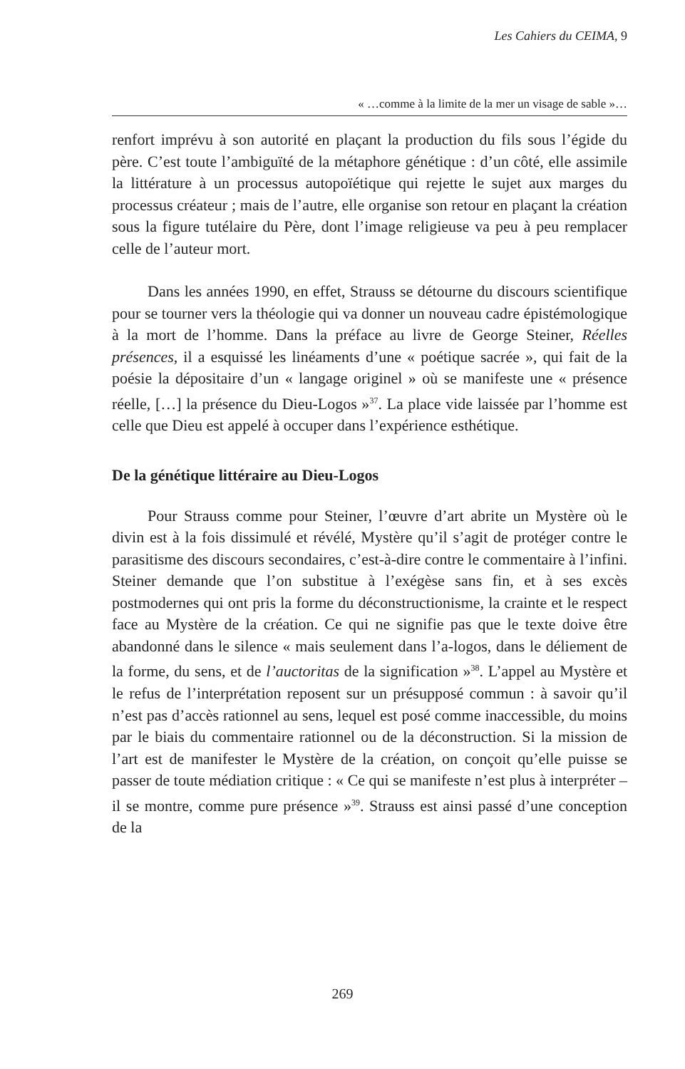Les Cahiers du CEIMA, 9
« …comme à la limite de la mer un visage de sable »…
renfort imprévu à son autorité en plaçant la production du fils sous l’égide du père. C’est toute l’ambiguïté de la métaphore génétique : d’un côté, elle assimile la littérature à un processus autopoïétique qui rejette le sujet aux marges du processus créateur ; mais de l’autre, elle organise son retour en plaçant la création sous la figure tutélaire du Père, dont l’image religieuse va peu à peu remplacer celle de l’auteur mort.
Dans les années 1990, en effet, Strauss se détourne du discours scientifique pour se tourner vers la théologie qui va donner un nouveau cadre épistémologique à la mort de l’homme. Dans la préface au livre de George Steiner, Réelles présences, il a esquissé les linéaments d’une « poétique sacrée », qui fait de la poésie la dépositaire d’un « langage originel » où se manifeste une « présence réelle, […] la présence du Dieu-Logos »<sup>37</sup>. La place vide laissée par l’homme est celle que Dieu est appelé à occuper dans l’expérience esthétique.
De la génétique littéraire au Dieu-Logos
Pour Strauss comme pour Steiner, l’œuvre d’art abrite un Mystère où le divin est à la fois dissimulé et révélé, Mystère qu’il s’agit de protéger contre le parasitisme des discours secondaires, c’est-à-dire contre le commentaire à l’infini. Steiner demande que l’on substitue à l’exégèse sans fin, et à ses excès postmodernes qui ont pris la forme du déconstructionisme, la crainte et le respect face au Mystère de la création. Ce qui ne signifie pas que le texte doive être abandonné dans le silence « mais seulement dans l’a-logos, dans le déliement de la forme, du sens, et de l’auctoritas de la signification »<sup>38</sup>. L’appel au Mystère et le refus de l’interprétation reposent sur un présupposé commun : à savoir qu’il n’est pas d’accès rationnel au sens, lequel est posé comme inaccessible, du moins par le biais du commentaire rationnel ou de la déconstruction. Si la mission de l’art est de manifester le Mystère de la création, on conçoit qu’elle puisse se passer de toute médiation critique : « Ce qui se manifeste n’est plus à interpréter – il se montre, comme pure présence »<sup>39</sup>. Strauss est ainsi passé d’une conception de la
269